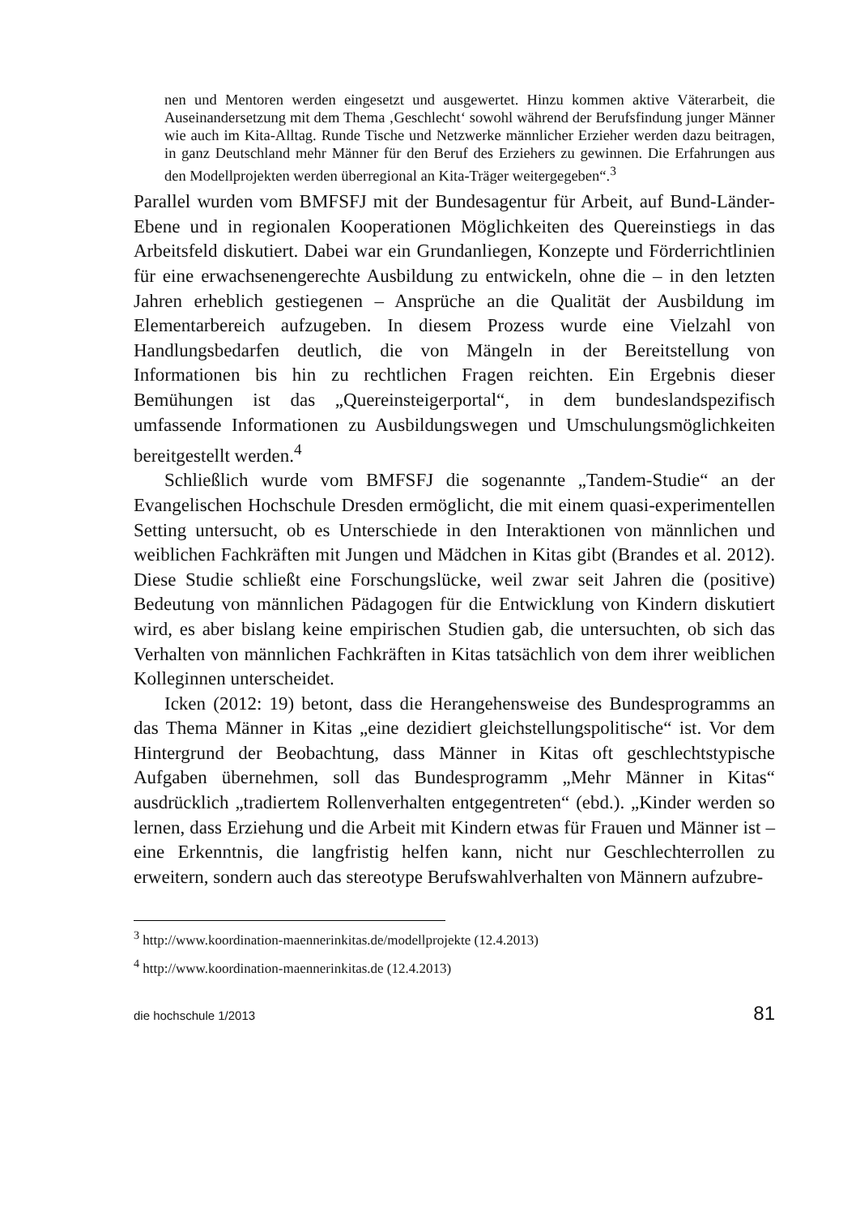nen und Mentoren werden eingesetzt und ausgewertet. Hinzu kommen aktive Väterarbeit, die Auseinandersetzung mit dem Thema ‚Geschlecht‘ sowohl während der Berufsfindung junger Männer wie auch im Kita-Alltag. Runde Tische und Netzwerke männlicher Erzieher werden dazu beitragen, in ganz Deutschland mehr Männer für den Beruf des Erziehers zu gewinnen. Die Erfahrungen aus den Modellprojekten werden überregional an Kita-Träger weitergegeben“.<sup>3</sup>
Parallel wurden vom BMFSFJ mit der Bundesagentur für Arbeit, auf Bund-Länder-Ebene und in regionalen Kooperationen Möglichkeiten des Quereinstiegs in das Arbeitsfeld diskutiert. Dabei war ein Grundanliegen, Konzepte und Förderrichtlinien für eine erwachsenengerechte Ausbildung zu entwickeln, ohne die – in den letzten Jahren erheblich gestiegenen – Ansprüche an die Qualität der Ausbildung im Elementarbereich aufzugeben. In diesem Prozess wurde eine Vielzahl von Handlungsbedarfen deutlich, die von Mängeln in der Bereitstellung von Informationen bis hin zu rechtlichen Fragen reichten. Ein Ergebnis dieser Bemühungen ist das „Quereinsteigerportal“, in dem bundeslandspezifisch umfassende Informationen zu Ausbildungswegen und Umschulungsmöglichkeiten bereitgestellt werden.<sup>4</sup>
Schließlich wurde vom BMFSFJ die sogenannte „Tandem-Studie“ an der Evangelischen Hochschule Dresden ermöglicht, die mit einem quasi-experimentellen Setting untersucht, ob es Unterschiede in den Interaktionen von männlichen und weiblichen Fachkräften mit Jungen und Mädchen in Kitas gibt (Brandes et al. 2012). Diese Studie schließt eine Forschungslücke, weil zwar seit Jahren die (positive) Bedeutung von männlichen Pädagogen für die Entwicklung von Kindern diskutiert wird, es aber bislang keine empirischen Studien gab, die untersuchten, ob sich das Verhalten von männlichen Fachkräften in Kitas tatsächlich von dem ihrer weiblichen Kolleginnen unterscheidet.
Icken (2012: 19) betont, dass die Herangehensweise des Bundesprogramms an das Thema Männer in Kitas „eine dezidiert gleichstellungspolitische“ ist. Vor dem Hintergrund der Beobachtung, dass Männer in Kitas oft geschlechtstypische Aufgaben übernehmen, soll das Bundesprogramm „Mehr Männer in Kitas“ ausdrücklich „tradiertem Rollenverhalten entgegentreten“ (ebd.). „Kinder werden so lernen, dass Erziehung und die Arbeit mit Kindern etwas für Frauen und Männer ist – eine Erkenntnis, die langfristig helfen kann, nicht nur Geschlechterrollen zu erweitern, sondern auch das stereotype Berufswahlverhalten von Männern aufzubre-
<sup>3</sup> http://www.koordination-maennerinkitas.de/modellprojekte (12.4.2013)
<sup>4</sup> http://www.koordination-maennerinkitas.de (12.4.2013)
die hochschule 1/2013 81